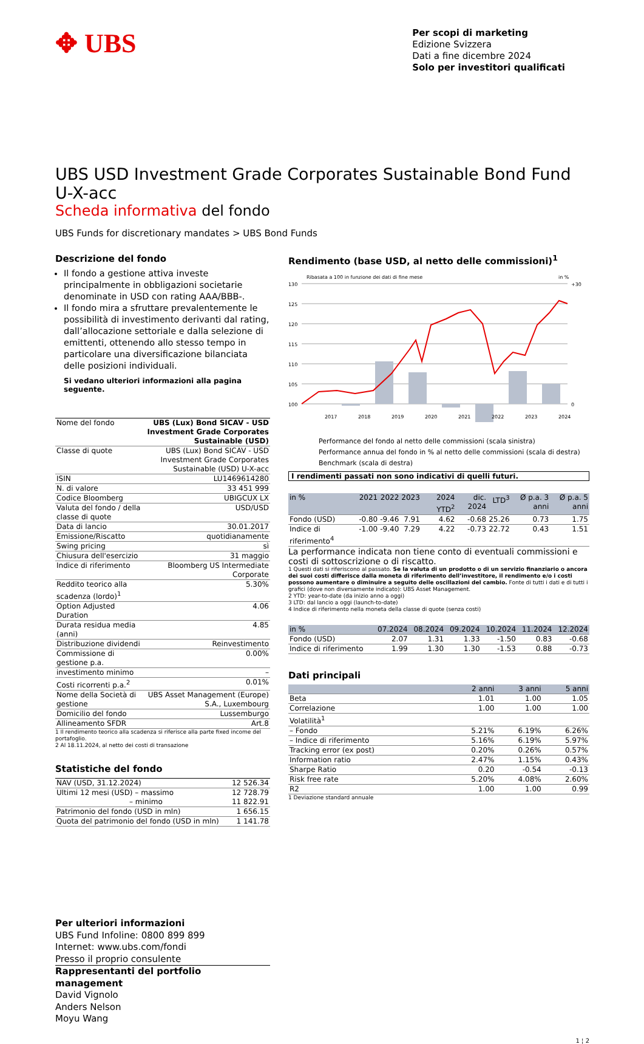✥ UBS
Per scopi di marketing
Edizione Svizzera
Dati a fine dicembre 2024
Solo per investitori qualificati
UBS USD Investment Grade Corporates Sustainable Bond Fund U-X-acc
Scheda informativa del fondo
UBS Funds for discretionary mandates > UBS Bond Funds
Descrizione del fondo
Il fondo a gestione attiva investe principalmente in obbligazioni societarie denominate in USD con rating AAA/BBB-.
Il fondo mira a sfruttare prevalentemente le possibilità di investimento derivanti dal rating, dall’allocazione settoriale e dalla selezione di emittenti, ottenendo allo stesso tempo in particolare una diversificazione bilanciata delle posizioni individuali.
Si vedano ulteriori informazioni alla pagina seguente.
| Nome del fondo | UBS (Lux) Bond SICAV - USD Investment Grade Corporates Sustainable (USD) |
| Classe di quote | UBS (Lux) Bond SICAV - USD Investment Grade Corporates Sustainable (USD) U-X-acc |
| ISIN | LU1469614280 |
| N. di valore | 33 451 999 |
| Codice Bloomberg | UBIGCUX LX |
| Valuta del fondo / della classe di quote | USD/USD |
| Data di lancio | 30.01.2017 |
| Emissione/Riscatto | quotidianamente |
| Swing pricing | sì |
| Chiusura dell'esercizio | 31 maggio |
| Indice di riferimento | Bloomberg US Intermediate Corporate |
| Reddito teorico alla scadenza (lordo)<sup>1</sup> | 5.30% |
| Option Adjusted Duration | 4.06 |
| Durata residua media (anni) | 4.85 |
| Distribuzione dividendi | Reinvestimento |
| Commissione di gestione p.a. | 0.00% |
| investimento minimo | – |
| Costi ricorrenti p.a.<sup>2</sup> | 0.01% |
| Nome della Società di gestione | UBS Asset Management (Europe) S.A., Luxembourg |
| Domicilio del fondo | Lussemburgo |
| Allineamento SFDR | Art.8 |
1 Il rendimento teorico alla scadenza si riferisce alla parte fixed income del portafoglio.
2 Al 18.11.2024, al netto dei costi di transazione
Statistiche del fondo
| NAV (USD, 31.12.2024) | 12 526.34 |
| Ultimi 12 mesi (USD) – massimo – minimo | 12 728.79 11 822.91 |
| Patrimonio del fondo (USD in mln) | 1 656.15 |
| Quota del patrimonio del fondo (USD in mln) | 1 141.78 |
Per ulteriori informazioni
UBS Fund Infoline: 0800 899 899
Internet: www.ubs.com/fondi
Presso il proprio consulente
Rappresentanti del portfolio management
David Vignolo
Anders Nelson
Moyu Wang
Rendimento (base USD, al netto delle commissioni)<sup>1</sup>
Ribasata a 100 in funzione dei dati di fine mese
in %
130
125
120
115
110
105
100
+30
0
2017
2018
2019
2020
2021
2022
2023
2024
Performance del fondo al netto delle commissioni (scala sinistra)
Performance annua del fondo in % al netto delle commissioni (scala di destra)
Benchmark (scala di destra)
I rendimenti passati non sono indicativi di quelli futuri.
| in % | 2021 | 2022 | 2023 | 2024 YTD<sup>2</sup> | dic. 2024 | LTD<sup>3</sup> | Ø p.a. 3 anni | Ø p.a. 5 anni |
| --- | --- | --- | --- | --- | --- | --- | --- | --- |
| Fondo (USD) | -0.80 | -9.46 | 7.91 | 4.62 | -0.68 | 25.26 | 0.73 | 1.75 |
| Indice di riferimento<sup>4</sup> | -1.00 | -9.40 | 7.29 | 4.22 | -0.73 | 22.72 | 0.43 | 1.51 |
La performance indicata non tiene conto di eventuali commissioni e costi di sottoscrizione o di riscatto.
1 Questi dati si riferiscono al passato. Se la valuta di un prodotto o di un servizio finanziario o ancora dei suoi costi differisce dalla moneta di riferimento dell’investitore, il rendimento e/o i costi possono aumentare o diminuire a seguito delle oscillazioni del cambio. Fonte di tutti i dati e di tutti i grafici (dove non diversamente indicato): UBS Asset Management.
2 YTD: year-to-date (da inizio anno a oggi)
3 LTD: dal lancio a oggi (launch-to-date)
4 Indice di riferimento nella moneta della classe di quote (senza costi)
| in % | 07.2024 | 08.2024 | 09.2024 | 10.2024 | 11.2024 | 12.2024 |
| --- | --- | --- | --- | --- | --- | --- |
| Fondo (USD) | 2.07 | 1.31 | 1.33 | -1.50 | 0.83 | -0.68 |
| Indice di riferimento | 1.99 | 1.30 | 1.30 | -1.53 | 0.88 | -0.73 |
Dati principali
| | 2 anni | 3 anni | 5 anni |
| --- | --- | --- | --- |
| Beta | 1.01 | 1.00 | 1.05 |
| Correlazione | 1.00 | 1.00 | 1.00 |
| Volatilità<sup>1</sup> | | | |
| – Fondo | 5.21% | 6.19% | 6.26% |
| – Indice di riferimento | 5.16% | 6.19% | 5.97% |
| Tracking error (ex post) | 0.20% | 0.26% | 0.57% |
| Information ratio | 2.47% | 1.15% | 0.43% |
| Sharpe Ratio | 0.20 | -0.54 | -0.13 |
| Risk free rate | 5.20% | 4.08% | 2.60% |
| R2 | 1.00 | 1.00 | 0.99 |
1 Deviazione standard annuale
1 ¦ 2